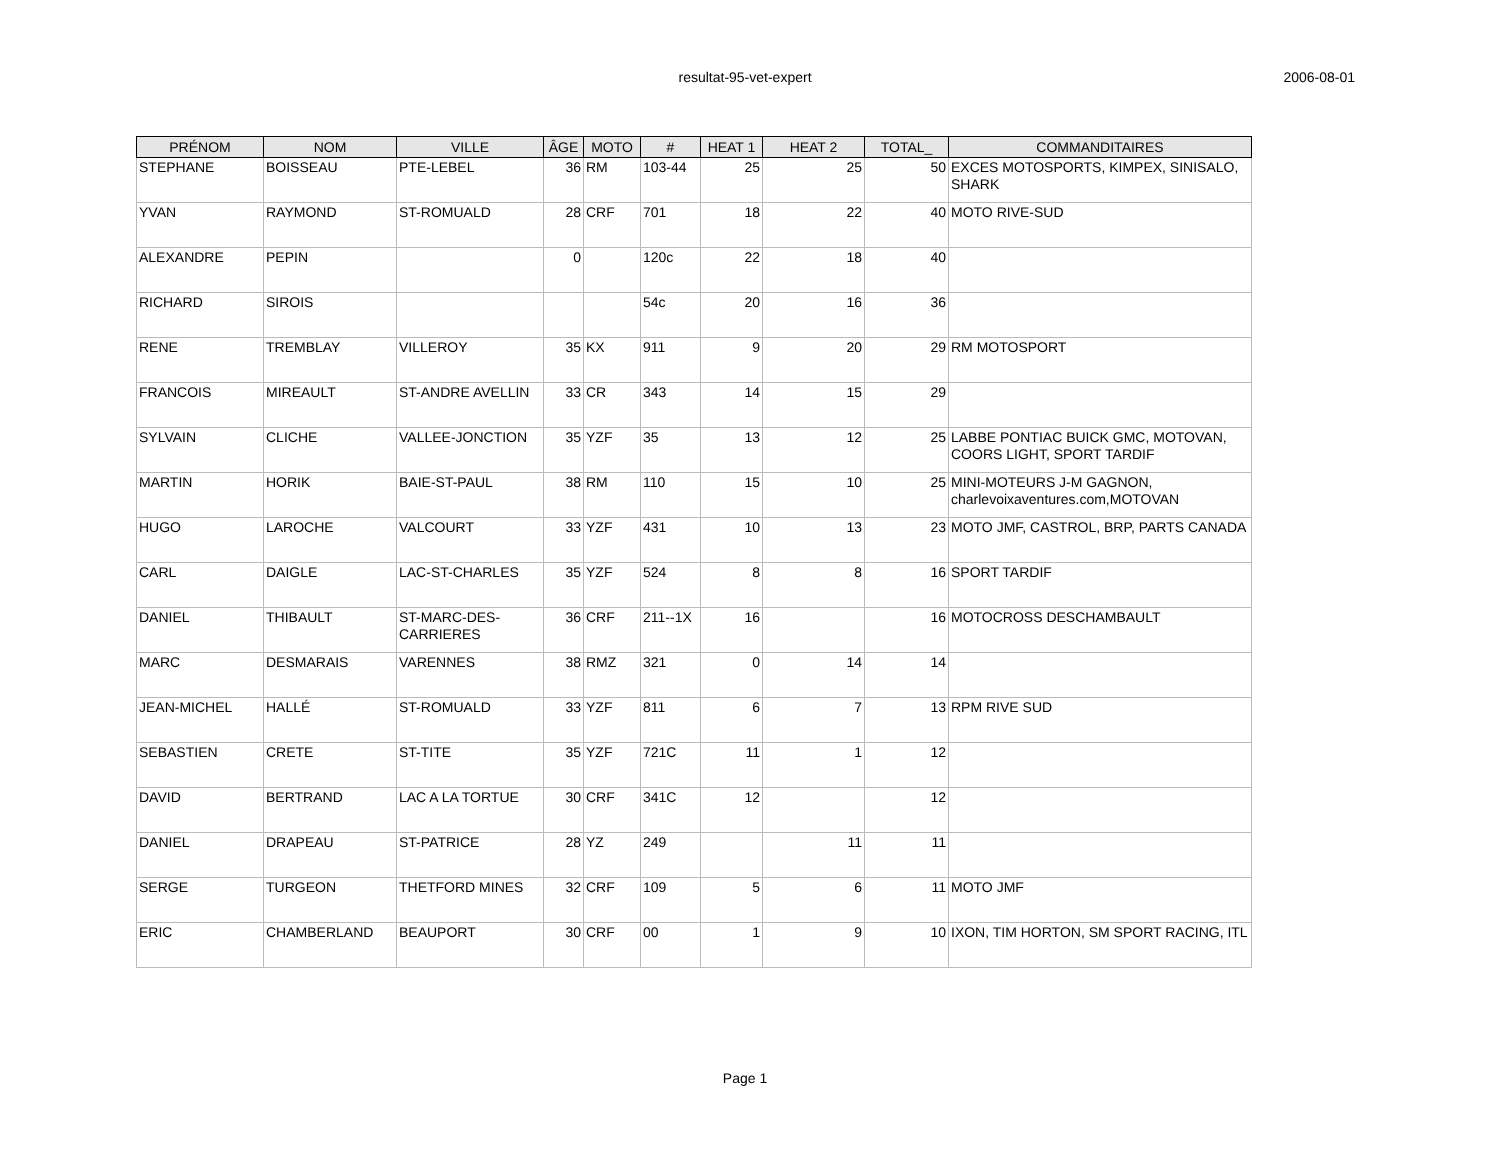resultat-95-vet-expert 2006-08-01
| PRÉNOM | NOM | VILLE | ÂGE | MOTO | # | HEAT 1 | HEAT 2 | TOTAL_ | COMMANDITAIRES |
| --- | --- | --- | --- | --- | --- | --- | --- | --- | --- |
| STEPHANE | BOISSEAU | PTE-LEBEL | 36 | RM | 103-44 | 25 | 25 | 50 | EXCES MOTOSPORTS, KIMPEX, SINISALO, SHARK |
| YVAN | RAYMOND | ST-ROMUALD | 28 | CRF | 701 | 18 | 22 | 40 | MOTO RIVE-SUD |
| ALEXANDRE | PEPIN | | 0 | | 120c | 22 | 18 | 40 | |
| RICHARD | SIROIS | | | | 54c | 20 | 16 | 36 | |
| RENE | TREMBLAY | VILLEROY | 35 | KX | 911 | 9 | 20 | 29 | RM MOTOSPORT |
| FRANCOIS | MIREAULT | ST-ANDRE AVELLIN | 33 | CR | 343 | 14 | 15 | 29 | |
| SYLVAIN | CLICHE | VALLEE-JONCTION | 35 | YZF | 35 | 13 | 12 | 25 | LABBE PONTIAC BUICK GMC, MOTOVAN, COORS LIGHT, SPORT TARDIF |
| MARTIN | HORIK | BAIE-ST-PAUL | 38 | RM | 110 | 15 | 10 | 25 | MINI-MOTEURS J-M GAGNON, charlevoixaventures.com,MOTOVAN |
| HUGO | LAROCHE | VALCOURT | 33 | YZF | 431 | 10 | 13 | 23 | MOTO JMF, CASTROL, BRP, PARTS CANADA |
| CARL | DAIGLE | LAC-ST-CHARLES | 35 | YZF | 524 | 8 | 8 | 16 | SPORT TARDIF |
| DANIEL | THIBAULT | ST-MARC-DES-CARRIERES | 36 | CRF | 211--1X | 16 | | 16 | MOTOCROSS DESCHAMBAULT |
| MARC | DESMARAIS | VARENNES | 38 | RMZ | 321 | 0 | 14 | 14 | |
| JEAN-MICHEL | HALLÉ | ST-ROMUALD | 33 | YZF | 811 | 6 | 7 | 13 | RPM RIVE SUD |
| SEBASTIEN | CRETE | ST-TITE | 35 | YZF | 721C | 11 | 1 | 12 | |
| DAVID | BERTRAND | LAC A LA TORTUE | 30 | CRF | 341C | 12 | | 12 | |
| DANIEL | DRAPEAU | ST-PATRICE | 28 | YZ | 249 | | 11 | 11 | |
| SERGE | TURGEON | THETFORD MINES | 32 | CRF | 109 | 5 | 6 | 11 | MOTO JMF |
| ERIC | CHAMBERLAND | BEAUPORT | 30 | CRF | 00 | 1 | 9 | 10 | IXON, TIM HORTON, SM SPORT RACING, ITL |
Page 1